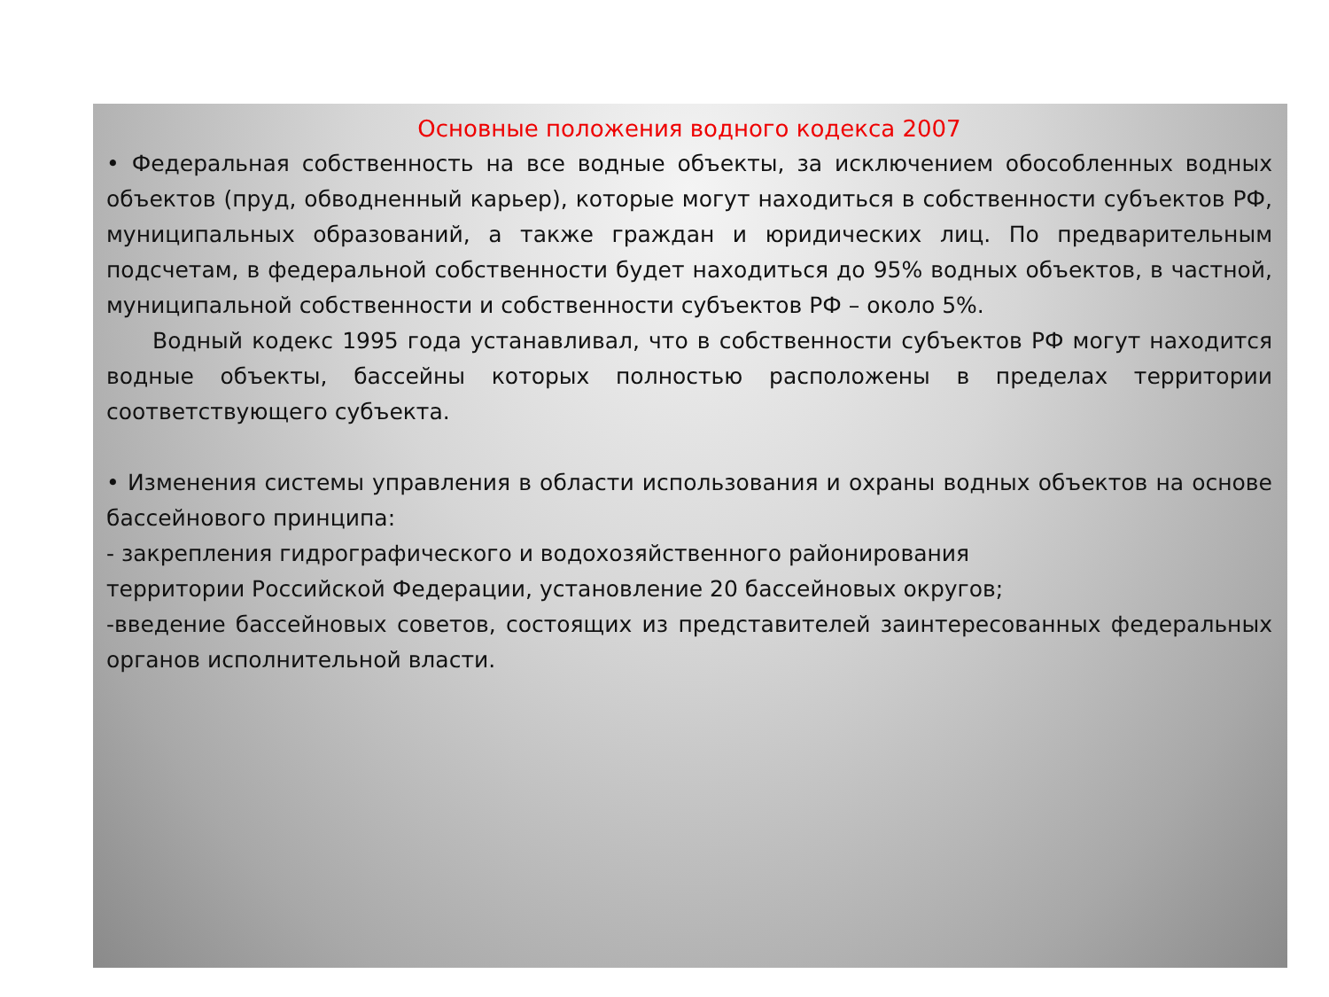Основные положения водного кодекса 2007
• Федеральная собственность на все водные объекты, за исключением обособленных водных объектов (пруд, обводненный карьер), которые могут находиться в собственности субъектов РФ, муниципальных образований, а также граждан и юридических лиц. По предварительным подсчетам, в федеральной собственности будет находиться до 95% водных объектов, в частной, муниципальной собственности и собственности субъектов РФ – около 5%.
Водный кодекс 1995 года устанавливал, что в собственности субъектов РФ могут находится водные объекты, бассейны которых полностью расположены в пределах территории соответствующего субъекта.
• Изменения системы управления в области использования и охраны водных объектов на основе бассейнового принципа:
- закрепления гидрографического и водохозяйственного районирования
территории Российской Федерации, установление 20 бассейновых округов;
-введение бассейновых советов, состоящих из представителей заинтересованных федеральных органов исполнительной власти.